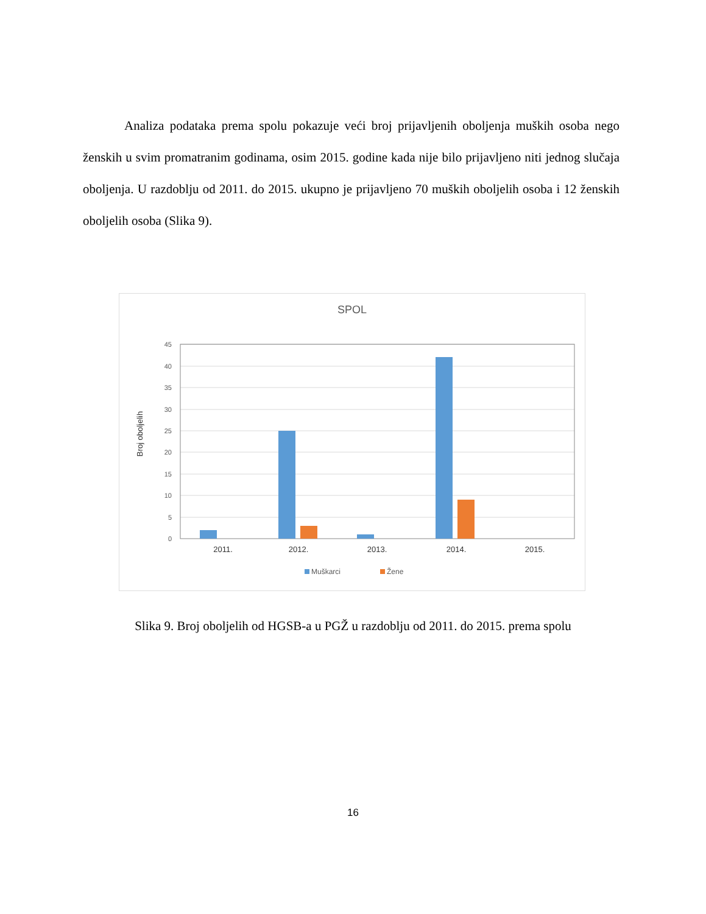Analiza podataka prema spolu pokazuje veći broj prijavljenih oboljenja muških osoba nego ženskih u svim promatranim godinama, osim 2015. godine kada nije bilo prijavljeno niti jednog slučaja oboljenja. U razdoblju od 2011. do 2015. ukupno je prijavljeno 70 muških oboljelih osoba i 12 ženskih oboljelih osoba (Slika 9).
SPOL
Broj oboljelih
0
5
10
15
20
25
30
35
40
45
2011.
2012.
2013.
2014.
2015.
Muškarci
Žene
Slika 9. Broj oboljelih od HGSB-a u PGŽ u razdoblju od 2011. do 2015. prema spolu
16